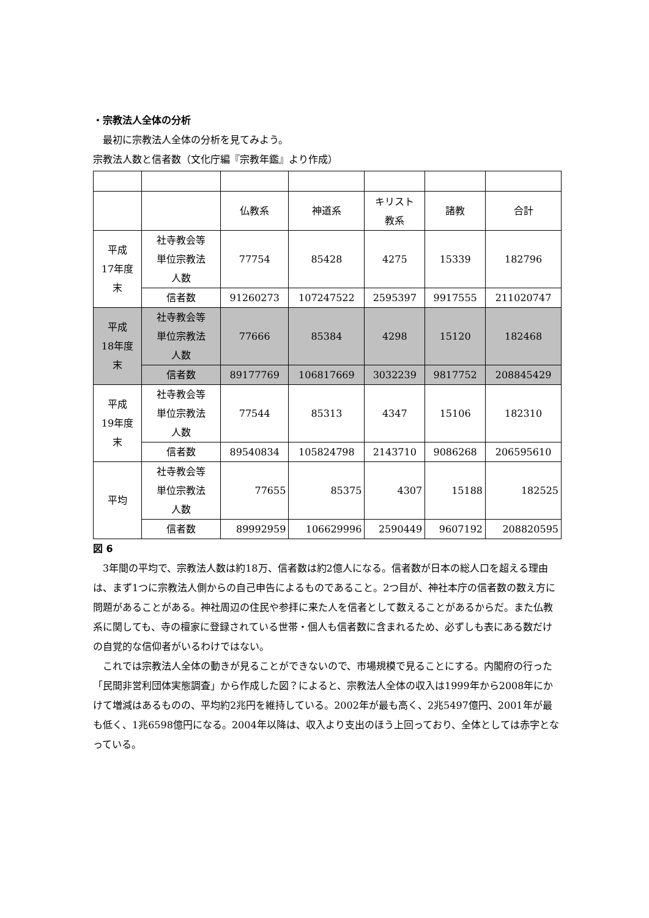・宗教法人全体の分析
　最初に宗教法人全体の分析を見てみよう。
宗教法人数と信者数（文化庁編『宗教年鑑』より作成）
| | | 仏教系 | 神道系 | キリスト 教系 | 諸教 | 合計 |
| 平成 17年度 末 | 社寺教会等 単位宗教法 人数 | 77754 | 85428 | 4275 | 15339 | 182796 |
| | 信者数 | 91260273 | 107247522 | 2595397 | 9917555 | 211020747 |
| 平成 18年度 末 | 社寺教会等 単位宗教法 人数 | 77666 | 85384 | 4298 | 15120 | 182468 |
| | 信者数 | 89177769 | 106817669 | 3032239 | 9817752 | 208845429 |
| 平成 19年度 末 | 社寺教会等 単位宗教法 人数 | 77544 | 85313 | 4347 | 15106 | 182310 |
| | 信者数 | 89540834 | 105824798 | 2143710 | 9086268 | 206595610 |
| 平均 | 社寺教会等 単位宗教法 人数 | 77655 | 85375 | 4307 | 15188 | 182525 |
| | 信者数 | 89992959 | 106629996 | 2590449 | 9607192 | 208820595 |
図 6
　3年間の平均で、宗教法人数は約18万、信者数は約2億人になる。信者数が日本の総人口を超える理由は、まず1つに宗教法人側からの自己申告によるものであること。2つ目が、神社本庁の信者数の数え方に問題があることがある。神社周辺の住民や参拝に来た人を信者として数えることがあるからだ。また仏教系に関しても、寺の檀家に登録されている世帯・個人も信者数に含まれるため、必ずしも表にある数だけの自覚的な信仰者がいるわけではない。
　これでは宗教法人全体の動きが見ることができないので、市場規模で見ることにする。内閣府の行った「民間非営利団体実態調査」から作成した図？によると、宗教法人全体の収入は1999年から2008年にかけて増減はあるものの、平均約2兆円を維持している。2002年が最も高く、2兆5497億円、2001年が最も低く、1兆6598億円になる。2004年以降は、収入より支出のほう上回っており、全体としては赤字となっている。